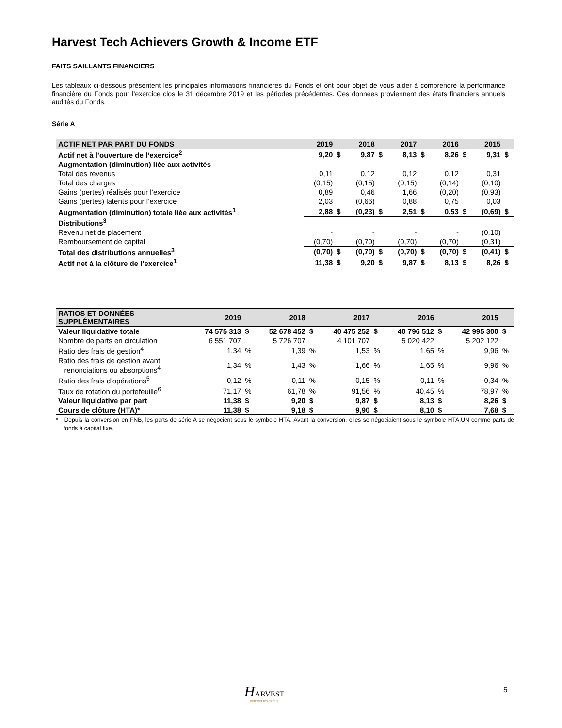Harvest Tech Achievers Growth & Income ETF
FAITS SAILLANTS FINANCIERS
Les tableaux ci-dessous présentent les principales informations financières du Fonds et ont pour objet de vous aider à comprendre la performance financière du Fonds pour l’exercice clos le 31 décembre 2019 et les périodes précédentes. Ces données proviennent des états financiers annuels audités du Fonds.
Série A
| ACTIF NET PAR PART DU FONDS | 2019 | | 2018 | | 2017 | | 2016 | | 2015 | |
| --- | --- | --- | --- | --- | --- | --- | --- | --- | --- | --- |
| Actif net à l’ouverture de l’exercice<sup>2</sup> | 9,20 | $ | 9,87 | $ | 8,13 | $ | 8,26 | $ | 9,31 | $ |
| Augmentation (diminution) liée aux activités | | | | | | | | | | |
| Total des revenus | 0,11 | | 0,12 | | 0,12 | | 0,12 | | 0,31 | |
| Total des charges | (0,15) | | (0,15) | | (0,15) | | (0,14) | | (0,10) | |
| Gains (pertes) réalisés pour l’exercice | 0,89 | | 0,46 | | 1,66 | | (0,20) | | (0,93) | |
| Gains (pertes) latents pour l’exercice | 2,03 | | (0,66) | | 0,88 | | 0,75 | | 0,03 | |
| Augmentation (diminution) totale liée aux activités<sup>1</sup> | 2,88 | $ | (0,23) | $ | 2,51 | $ | 0,53 | $ | (0,69) | $ |
| Distributions<sup>3</sup> | | | | | | | | | | |
| Revenu net de placement | - | | - | | - | | - | | (0,10) | |
| Remboursement de capital | (0,70) | | (0,70) | | (0,70) | | (0,70) | | (0,31) | |
| Total des distributions annuelles<sup>3</sup> | (0,70) | $ | (0,70) | $ | (0,70) | $ | (0,70) | $ | (0,41) | $ |
| Actif net à la clôture de l’exercice<sup>1</sup> | 11,38 | $ | 9,20 | $ | 9,87 | $ | 8,13 | $ | 8,26 | $ |
| RATIOS ET DONNÉES SUPPLÉMENTAIRES | 2019 | | 2018 | | 2017 | | 2016 | | 2015 | |
| --- | --- | --- | --- | --- | --- | --- | --- | --- | --- | --- |
| Valeur liquidative totale | 74 575 313 | $ | 52 678 452 | $ | 40 475 252 | $ | 40 796 512 | $ | 42 995 300 | $ |
| Nombre de parts en circulation | 6 551 707 | | 5 726 707 | | 4 101 707 | | 5 020 422 | | 5 202 122 | |
| Ratio des frais de gestion<sup>4</sup> | 1,34 | % | 1,39 | % | 1,53 | % | 1,65 | % | 9,96 | % |
| Ratio des frais de gestion avant renonciations ou absorptions<sup>4</sup> | 1,34 | % | 1,43 | % | 1,66 | % | 1,65 | % | 9,96 | % |
| Ratio des frais d’opérations<sup>5</sup> | 0,12 | % | 0,11 | % | 0,15 | % | 0,11 | % | 0,34 | % |
| Taux de rotation du portefeuille<sup>6</sup> | 71,17 | % | 61,78 | % | 91,56 | % | 40,45 | % | 78,97 | % |
| Valeur liquidative par part | 11,38 | $ | 9,20 | $ | 9,87 | $ | 8,13 | $ | 8,26 | $ |
| Cours de clôture (HTA)* | 11,38 | $ | 9,18 | $ | 9,90 | $ | 8,10 | $ | 7,68 | $ |
* Depuis la conversion en FNB, les parts de série A se négocient sous le symbole HTA. Avant la conversion, elles se négociaient sous le symbole HTA.UN comme parts de fonds à capital fixe.
HARVEST
PORTFOLIOS GROUP
5